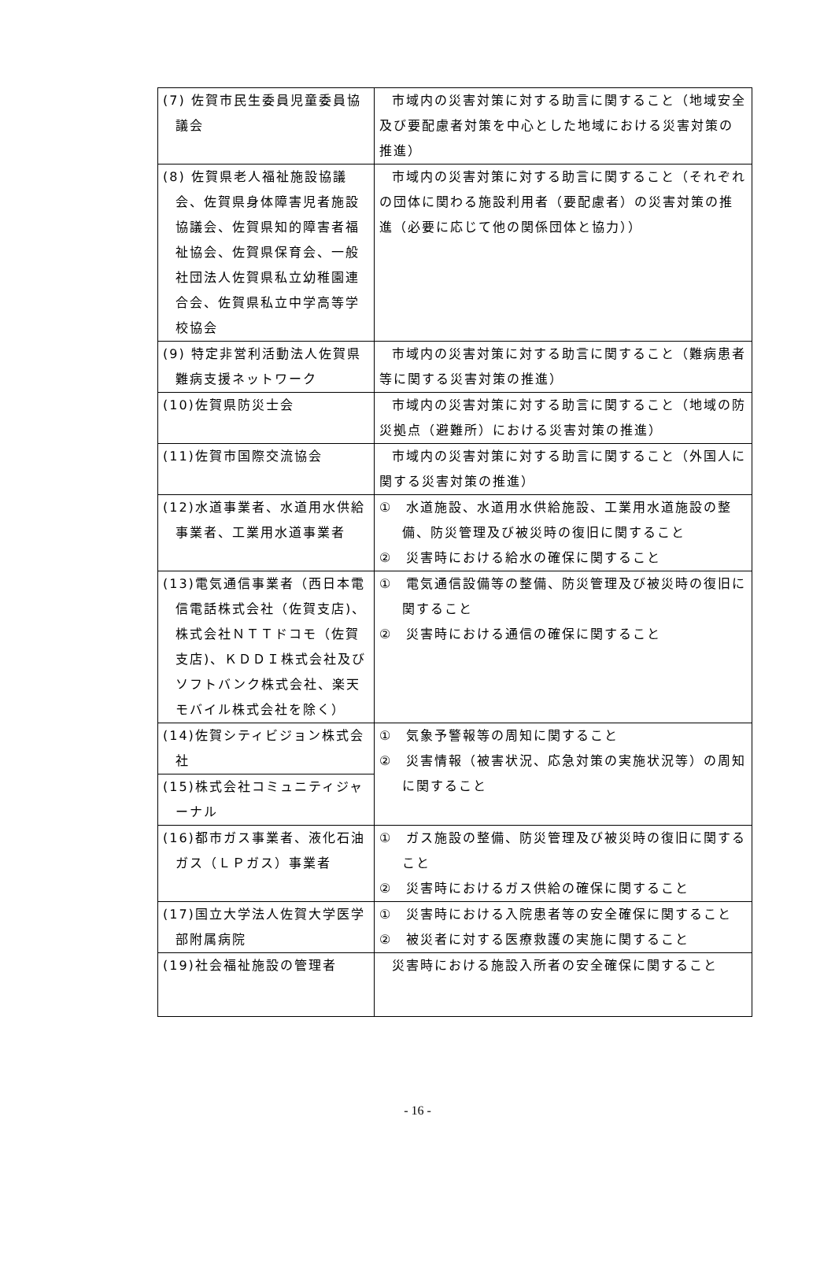| (7) 佐賀市民生委員児童委員協議会 | 市域内の災害対策に対する助言に関すること（地域安全及び要配慮者対策を中心とした地域における災害対策の推進） |
| (8) 佐賀県老人福祉施設協議会、佐賀県身体障害児者施設協議会、佐賀県知的障害者福祉協会、佐賀県保育会、一般社団法人佐賀県私立幼稚園連合会、佐賀県私立中学高等学校協会 | 市域内の災害対策に対する助言に関すること（それぞれの団体に関わる施設利用者（要配慮者）の災害対策の推進（必要に応じて他の関係団体と協力）） |
| (9) 特定非営利活動法人佐賀県難病支援ネットワーク | 市域内の災害対策に対する助言に関すること（難病患者等に関する災害対策の推進） |
| (10)佐賀県防災士会 | 市域内の災害対策に対する助言に関すること（地域の防災拠点（避難所）における災害対策の推進） |
| (11)佐賀市国際交流協会 | 市域内の災害対策に対する助言に関すること（外国人に関する災害対策の推進） |
| (12)水道事業者、水道用水供給事業者、工業用水道事業者 | ① 水道施設、水道用水供給施設、工業用水道施設の整備、防災管理及び被災時の復旧に関すること ② 災害時における給水の確保に関すること |
| (13)電気通信事業者（西日本電信電話株式会社（佐賀支店)、株式会社ＮＴＴドコモ（佐賀支店)、ＫＤＤＩ株式会社及びソフトバンク株式会社、楽天モバイル株式会社を除く） | ① 電気通信設備等の整備、防災管理及び被災時の復旧に関すること ② 災害時における通信の確保に関すること |
| (14)佐賀シティビジョン株式会社 | ① 気象予警報等の周知に関すること ② 災害情報（被害状況、応急対策の実施状況等）の周知に関すること |
| (15)株式会社コミュニティジャーナル | |
| (16)都市ガス事業者、液化石油ガス（ＬＰガス）事業者 | ① ガス施設の整備、防災管理及び被災時の復旧に関すること ② 災害時におけるガス供給の確保に関すること |
| (17)国立大学法人佐賀大学医学部附属病院 | ① 災害時における入院患者等の安全確保に関すること ② 被災者に対する医療救護の実施に関すること |
| (19)社会福祉施設の管理者 | 災害時における施設入所者の安全確保に関すること |
- 16 -